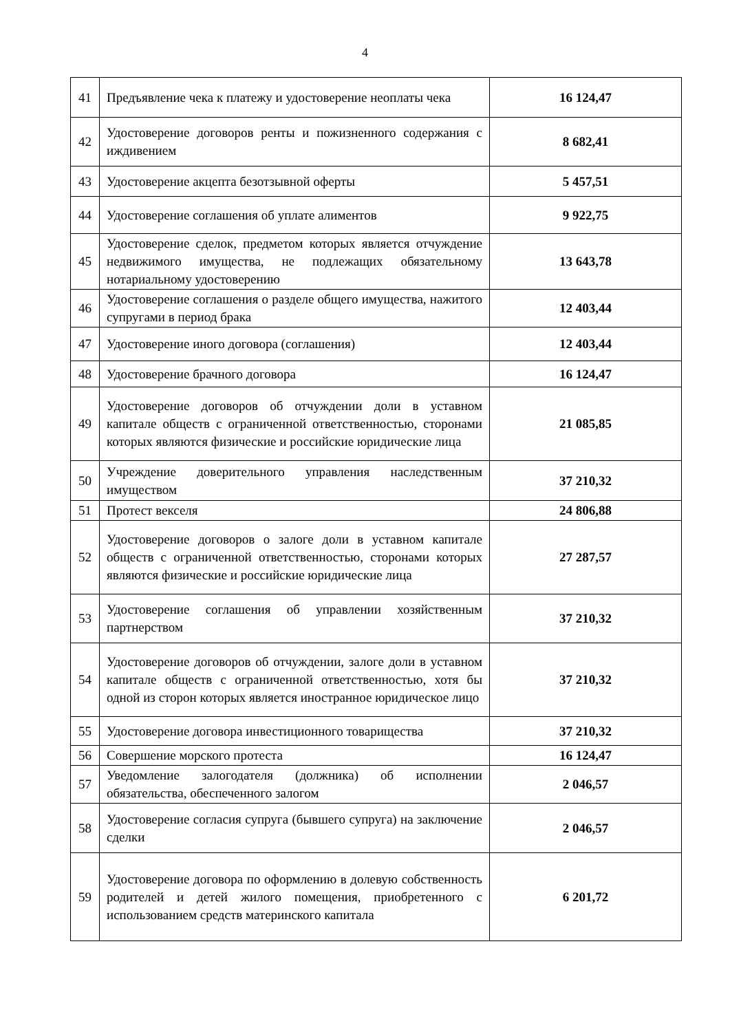4
| 41 | Предъявление чека к платежу и удостоверение неоплаты чека | 16 124,47 |
| 42 | Удостоверение договоров ренты и пожизненного содержания с иждивением | 8 682,41 |
| 43 | Удостоверение акцепта безотзывной оферты | 5 457,51 |
| 44 | Удостоверение соглашения об уплате алиментов | 9 922,75 |
| 45 | Удостоверение сделок, предметом которых является отчуждение недвижимого имущества, не подлежащих обязательному нотариальному удостоверению | 13 643,78 |
| 46 | Удостоверение соглашения о разделе общего имущества, нажитого супругами в период брака | 12 403,44 |
| 47 | Удостоверение иного договора (соглашения) | 12 403,44 |
| 48 | Удостоверение брачного договора | 16 124,47 |
| 49 | Удостоверение договоров об отчуждении доли в уставном капитале обществ с ограниченной ответственностью, сторонами которых являются физические и российские юридические лица | 21 085,85 |
| 50 | Учреждение доверительного управления наследственным имуществом | 37 210,32 |
| 51 | Протест векселя | 24 806,88 |
| 52 | Удостоверение договоров о залоге доли в уставном капитале обществ с ограниченной ответственностью, сторонами которых являются физические и российские юридические лица | 27 287,57 |
| 53 | Удостоверение соглашения об управлении хозяйственным партнерством | 37 210,32 |
| 54 | Удостоверение договоров об отчуждении, залоге доли в уставном капитале обществ с ограниченной ответственностью, хотя бы одной из сторон которых является иностранное юридическое лицо | 37 210,32 |
| 55 | Удостоверение договора инвестиционного товарищества | 37 210,32 |
| 56 | Совершение морского протеста | 16 124,47 |
| 57 | Уведомление залогодателя (должника) об исполнении обязательства, обеспеченного залогом | 2 046,57 |
| 58 | Удостоверение согласия супруга (бывшего супруга) на заключение сделки | 2 046,57 |
| 59 | Удостоверение договора по оформлению в долевую собственность родителей и детей жилого помещения, приобретенного с использованием средств материнского капитала | 6 201,72 |